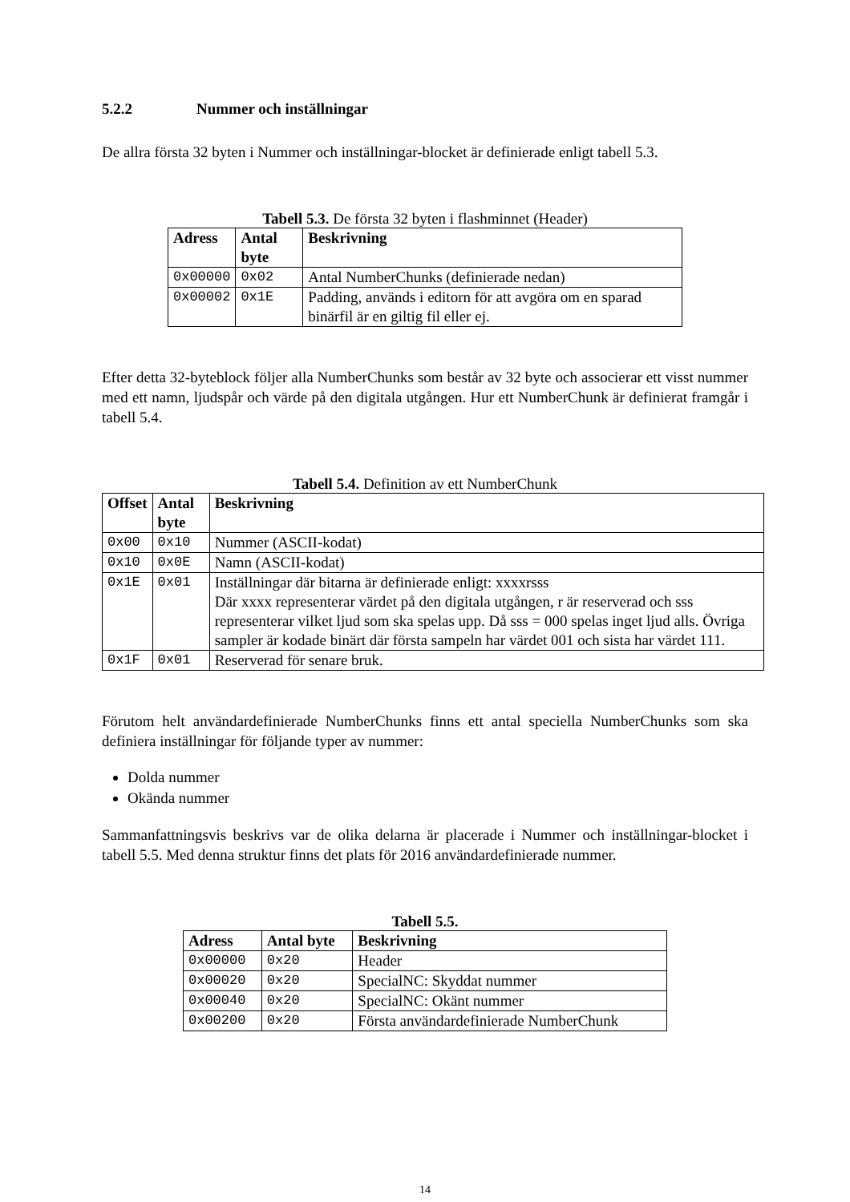5.2.2 Nummer och inställningar
De allra första 32 byten i Nummer och inställningar-blocket är definierade enligt tabell 5.3.
Tabell 5.3. De första 32 byten i flashminnet (Header)
| Adress | Antal byte | Beskrivning |
| --- | --- | --- |
| 0x00000 | 0x02 | Antal NumberChunks (definierade nedan) |
| 0x00002 | 0x1E | Padding, används i editorn för att avgöra om en sparad binärfil är en giltig fil eller ej. |
Efter detta 32-byteblock följer alla NumberChunks som består av 32 byte och associerar ett visst nummer med ett namn, ljudspår och värde på den digitala utgången. Hur ett NumberChunk är definierat framgår i tabell 5.4.
Tabell 5.4. Definition av ett NumberChunk
| Offset | Antal byte | Beskrivning |
| --- | --- | --- |
| 0x00 | 0x10 | Nummer (ASCII-kodat) |
| 0x10 | 0x0E | Namn (ASCII-kodat) |
| 0x1E | 0x01 | Inställningar där bitarna är definierade enligt: xxxxrsss Där xxxx representerar värdet på den digitala utgången, r är reserverad och sss representerar vilket ljud som ska spelas upp. Då sss = 000 spelas inget ljud alls. Övriga sampler är kodade binärt där första sampeln har värdet 001 och sista har värdet 111. |
| 0x1F | 0x01 | Reserverad för senare bruk. |
Förutom helt användardefinierade NumberChunks finns ett antal speciella NumberChunks som ska definiera inställningar för följande typer av nummer:
Dolda nummer
Okända nummer
Sammanfattningsvis beskrivs var de olika delarna är placerade i Nummer och inställningar-blocket i tabell 5.5. Med denna struktur finns det plats för 2016 användardefinierade nummer.
Tabell 5.5.
| Adress | Antal byte | Beskrivning |
| --- | --- | --- |
| 0x00000 | 0x20 | Header |
| 0x00020 | 0x20 | SpecialNC: Skyddat nummer |
| 0x00040 | 0x20 | SpecialNC: Okänt nummer |
| 0x00200 | 0x20 | Första användardefinierade NumberChunk |
14